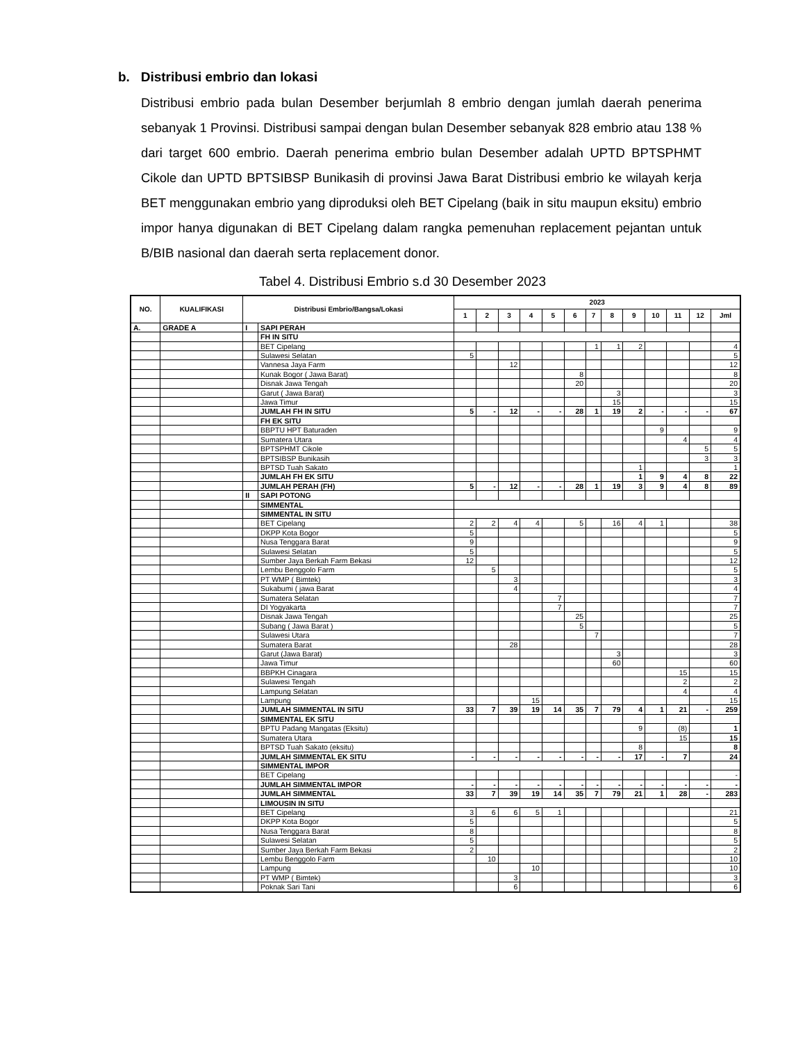b. Distribusi embrio dan lokasi
Distribusi embrio pada bulan Desember berjumlah 8 embrio dengan jumlah daerah penerima sebanyak 1 Provinsi. Distribusi sampai dengan bulan Desember sebanyak 828 embrio atau 138 % dari target 600 embrio. Daerah penerima embrio bulan Desember adalah UPTD BPTSPHMT Cikole dan UPTD BPTSIBSP Bunikasih di provinsi Jawa Barat Distribusi embrio ke wilayah kerja BET menggunakan embrio yang diproduksi oleh BET Cipelang (baik in situ maupun eksitu) embrio impor hanya digunakan di BET Cipelang dalam rangka pemenuhan replacement pejantan untuk B/BIB nasional dan daerah serta replacement donor.
Tabel 4. Distribusi Embrio s.d 30 Desember 2023
| NO. | KUALIFIKASI | Distribusi Embrio/Bangsa/Lokasi | | 2023 | | | | | | | | | | | | |
| --- | --- | --- | --- | --- | --- | --- | --- | --- | --- | --- | --- | --- | --- | --- | --- | --- |
| | | | | 1 | 2 | 3 | 4 | 5 | 6 | 7 | 8 | 9 | 10 | 11 | 12 | Jml |
| A. | GRADE A | I | SAPI PERAH | | | | | | | | | | | | | |
| | | | FH IN SITU | | | | | | | | | | | | | |
| | | | BET Cipelang | | | | | | | 1 | 1 | 2 | | | | 4 |
| | | | Sulawesi Selatan | 5 | | | | | | | | | | | | 5 |
| | | | Vannesa Jaya Farm | | | 12 | | | | | | | | | | 12 |
| | | | Kunak Bogor ( Jawa Barat) | | | | | | 8 | | | | | | | 8 |
| | | | Disnak Jawa Tengah | | | | | | 20 | | | | | | | 20 |
| | | | Garut ( Jawa Barat) | | | | | | | | 3 | | | | | 3 |
| | | | Jawa Timur | | | | | | | | 15 | | | | | 15 |
| | | | JUMLAH FH IN SITU | 5 | - | 12 | - | - | 28 | 1 | 19 | 2 | - | - | - | 67 |
| | | | FH EK SITU | | | | | | | | | | | | | |
| | | | BBPTU HPT Baturaden | | | | | | | | | | 9 | | | 9 |
| | | | Sumatera Utara | | | | | | | | | | | 4 | | 4 |
| | | | BPTSPHMT Cikole | | | | | | | | | | | | 5 | 5 |
| | | | BPTSIBSP Bunikasih | | | | | | | | | | | | 3 | 3 |
| | | | BPTSD Tuah Sakato | | | | | | | | | 1 | | | | 1 |
| | | | JUMLAH FH EK SITU | | | | | | | | | 1 | 9 | 4 | 8 | 22 |
| | | | JUMLAH PERAH (FH) | 5 | - | 12 | - | - | 28 | 1 | 19 | 3 | 9 | 4 | 8 | 89 |
| | | II | SAPI POTONG | | | | | | | | | | | | | |
| | | | SIMMENTAL | | | | | | | | | | | | | |
| | | | SIMMENTAL IN SITU | | | | | | | | | | | | | |
| | | | BET Cipelang | 2 | 2 | 4 | 4 | | 5 | | 16 | 4 | 1 | | | 38 |
| | | | DKPP Kota Bogor | 5 | | | | | | | | | | | | 5 |
| | | | Nusa Tenggara Barat | 9 | | | | | | | | | | | | 9 |
| | | | Sulawesi Selatan | 5 | | | | | | | | | | | | 5 |
| | | | Sumber Jaya Berkah Farm Bekasi | 12 | | | | | | | | | | | | 12 |
| | | | Lembu Benggolo Farm | | 5 | | | | | | | | | | | 5 |
| | | | PT WMP ( Bimtek) | | | 3 | | | | | | | | | | 3 |
| | | | Sukabumi ( jawa Barat | | | 4 | | | | | | | | | | 4 |
| | | | Sumatera Selatan | | | | | 7 | | | | | | | | 7 |
| | | | DI Yogyakarta | | | | | 7 | | | | | | | | 7 |
| | | | Disnak Jawa Tengah | | | | | | 25 | | | | | | | 25 |
| | | | Subang ( Jawa Barat ) | | | | | | 5 | | | | | | | 5 |
| | | | Sulawesi Utara | | | | | | | 7 | | | | | | 7 |
| | | | Sumatera Barat | | | 28 | | | | | | | | | | 28 |
| | | | Garut (Jawa Barat) | | | | | | | | 3 | | | | | 3 |
| | | | Jawa Timur | | | | | | | | 60 | | | | | 60 |
| | | | BBPKH Cinagara | | | | | | | | | | | 15 | | 15 |
| | | | Sulawesi Tengah | | | | | | | | | | | 2 | | 2 |
| | | | Lampung Selatan | | | | | | | | | | | 4 | | 4 |
| | | | Lampung | | | | 15 | | | | | | | | | 15 |
| | | | JUMLAH SIMMENTAL IN SITU | 33 | 7 | 39 | 19 | 14 | 35 | 7 | 79 | 4 | 1 | 21 | - | 259 |
| | | | SIMMENTAL EK SITU | | | | | | | | | | | | | |
| | | | BPTU Padang Mangatas (Eksitu) | | | | | | | | | 9 | | (8) | | 1 |
| | | | Sumatera Utara | | | | | | | | | | | 15 | | 15 |
| | | | BPTSD Tuah Sakato (eksitu) | | | | | | | | | 8 | | | | 8 |
| | | | JUMLAH SIMMENTAL EK SITU | - | - | - | - | - | - | - | - | 17 | - | 7 | | 24 |
| | | | SIMMENTAL IMPOR | | | | | | | | | | | | | |
| | | | BET Cipelang | | | | | | | | | | | | | - |
| | | | JUMLAH SIMMENTAL IMPOR | - | - | - | - | - | - | - | - | - | - | - | - | - |
| | | | JUMLAH SIMMENTAL | 33 | 7 | 39 | 19 | 14 | 35 | 7 | 79 | 21 | 1 | 28 | - | 283 |
| | | | LIMOUSIN IN SITU | | | | | | | | | | | | | |
| | | | BET Cipelang | 3 | 6 | 6 | 5 | 1 | | | | | | | | 21 |
| | | | DKPP Kota Bogor | 5 | | | | | | | | | | | | 5 |
| | | | Nusa Tenggara Barat | 8 | | | | | | | | | | | | 8 |
| | | | Sulawesi Selatan | 5 | | | | | | | | | | | | 5 |
| | | | Sumber Jaya Berkah Farm Bekasi | 2 | | | | | | | | | | | | 2 |
| | | | Lembu Benggolo Farm | | 10 | | | | | | | | | | | 10 |
| | | | Lampung | | | | 10 | | | | | | | | | 10 |
| | | | PT WMP ( Bimtek) | | | 3 | | | | | | | | | | 3 |
| | | | Poknak Sari Tani | | | 6 | | | | | | | | | | 6 |